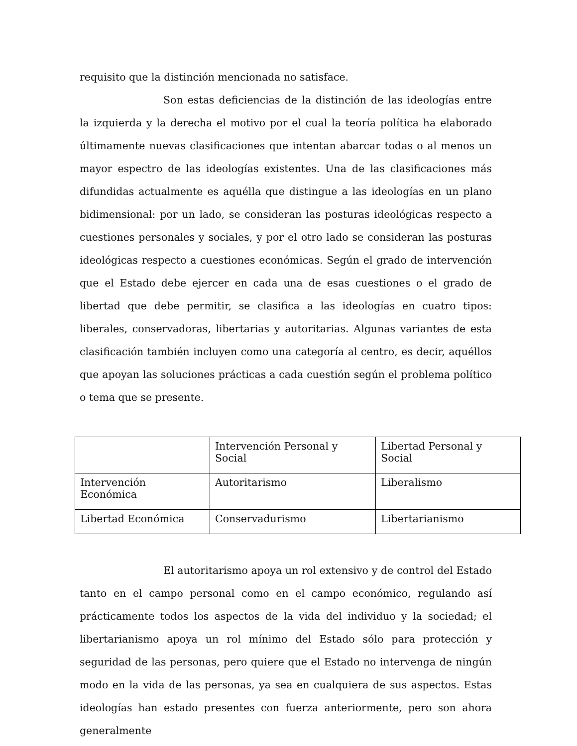requisito que la distinción mencionada no satisface.
Son estas deficiencias de la distinción de las ideologías entre la izquierda y la derecha el motivo por el cual la teoría política ha elaborado últimamente nuevas clasificaciones que intentan abarcar todas o al menos un mayor espectro de las ideologías existentes. Una de las clasificaciones más difundidas actualmente es aquélla que distingue a las ideologías en un plano bidimensional: por un lado, se consideran las posturas ideológicas respecto a cuestiones personales y sociales, y por el otro lado se consideran las posturas ideológicas respecto a cuestiones económicas. Según el grado de intervención que el Estado debe ejercer en cada una de esas cuestiones o el grado de libertad que debe permitir, se clasifica a las ideologías en cuatro tipos: liberales, conservadoras, libertarias y autoritarias. Algunas variantes de esta clasificación también incluyen como una categoría al centro, es decir, aquéllos que apoyan las soluciones prácticas a cada cuestión según el problema político o tema que se presente.
| | Intervención Personal y Social | Libertad Personal y Social |
| Intervención Económica | Autoritarismo | Liberalismo |
| Libertad Económica | Conservadurismo | Libertarianismo |
El autoritarismo apoya un rol extensivo y de control del Estado tanto en el campo personal como en el campo económico, regulando así prácticamente todos los aspectos de la vida del individuo y la sociedad; el libertarianismo apoya un rol mínimo del Estado sólo para protección y seguridad de las personas, pero quiere que el Estado no intervenga de ningún modo en la vida de las personas, ya sea en cualquiera de sus aspectos. Estas ideologías han estado presentes con fuerza anteriormente, pero son ahora generalmente